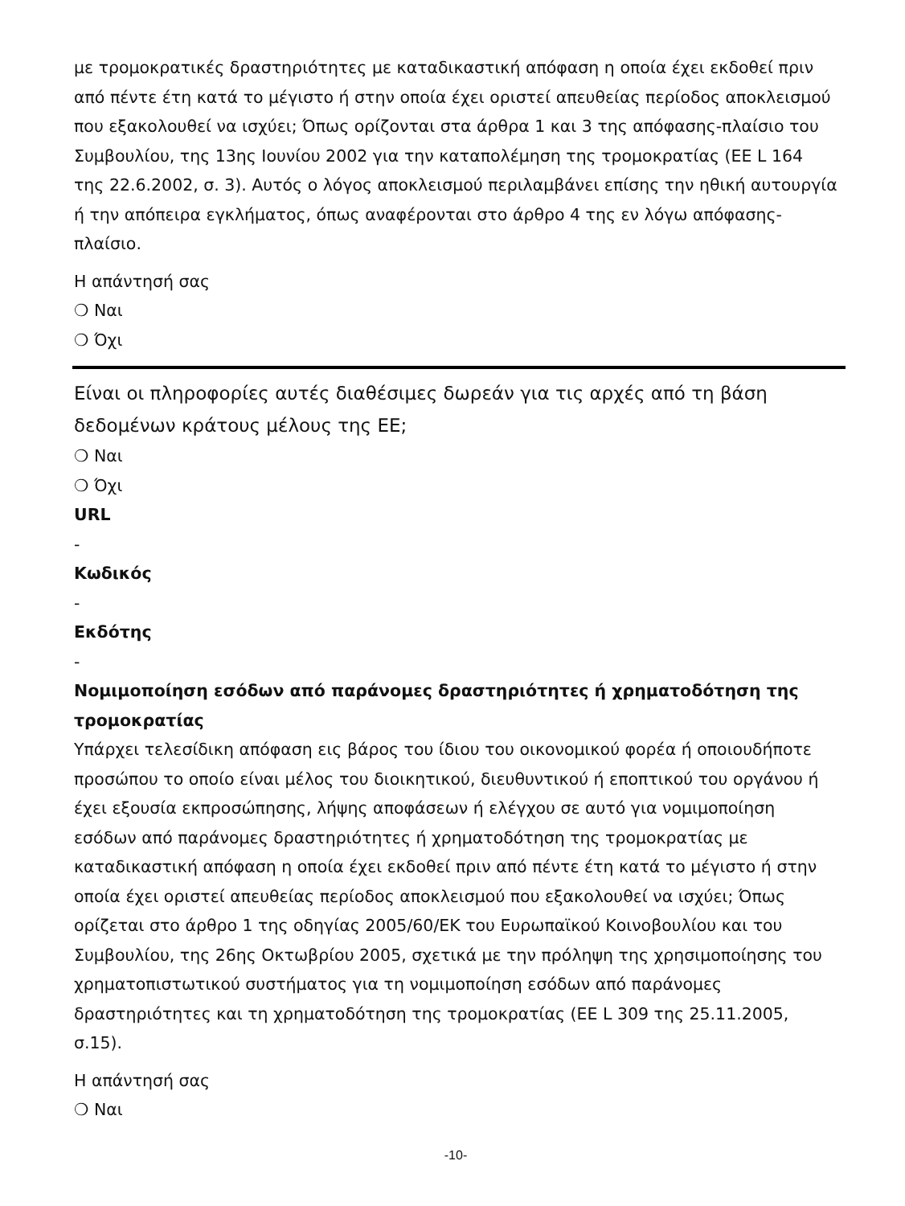με τρομοκρατικές δραστηριότητες με καταδικαστική απόφαση η οποία έχει εκδοθεί πριν από πέντε έτη κατά το μέγιστο ή στην οποία έχει οριστεί απευθείας περίοδος αποκλεισμού που εξακολουθεί να ισχύει; Όπως ορίζονται στα άρθρα 1 και 3 της απόφασης-πλαίσιο του Συμβουλίου, της 13ης Ιουνίου 2002 για την καταπολέμηση της τρομοκρατίας (ΕΕ L 164 της 22.6.2002, σ. 3). Αυτός ο λόγος αποκλεισμού περιλαμβάνει επίσης την ηθική αυτουργία ή την απόπειρα εγκλήματος, όπως αναφέρονται στο άρθρο 4 της εν λόγω απόφασης-πλαίσιο.
Η απάντησή σας
❍ Ναι
❍ Όχι
Είναι οι πληροφορίες αυτές διαθέσιμες δωρεάν για τις αρχές από τη βάση δεδομένων κράτους μέλους της ΕΕ;
❍ Ναι
❍ Όχι
URL
-
Κωδικός
-
Εκδότης
-
Νομιμοποίηση εσόδων από παράνομες δραστηριότητες ή χρηματοδότηση της τρομοκρατίας
Υπάρχει τελεσίδικη απόφαση εις βάρος του ίδιου του οικονομικού φορέα ή οποιουδήποτε προσώπου το οποίο είναι μέλος του διοικητικού, διευθυντικού ή εποπτικού του οργάνου ή έχει εξουσία εκπροσώπησης, λήψης αποφάσεων ή ελέγχου σε αυτό για νομιμοποίηση εσόδων από παράνομες δραστηριότητες ή χρηματοδότηση της τρομοκρατίας με καταδικαστική απόφαση η οποία έχει εκδοθεί πριν από πέντε έτη κατά το μέγιστο ή στην οποία έχει οριστεί απευθείας περίοδος αποκλεισμού που εξακολουθεί να ισχύει; Όπως ορίζεται στο άρθρο 1 της οδηγίας 2005/60/ΕΚ του Ευρωπαϊκού Κοινοβουλίου και του Συμβουλίου, της 26ης Οκτωβρίου 2005, σχετικά με την πρόληψη της χρησιμοποίησης του χρηματοπιστωτικού συστήματος για τη νομιμοποίηση εσόδων από παράνομες δραστηριότητες και τη χρηματοδότηση της τρομοκρατίας (ΕΕ L 309 της 25.11.2005, σ.15).
Η απάντησή σας
❍ Ναι
-10-